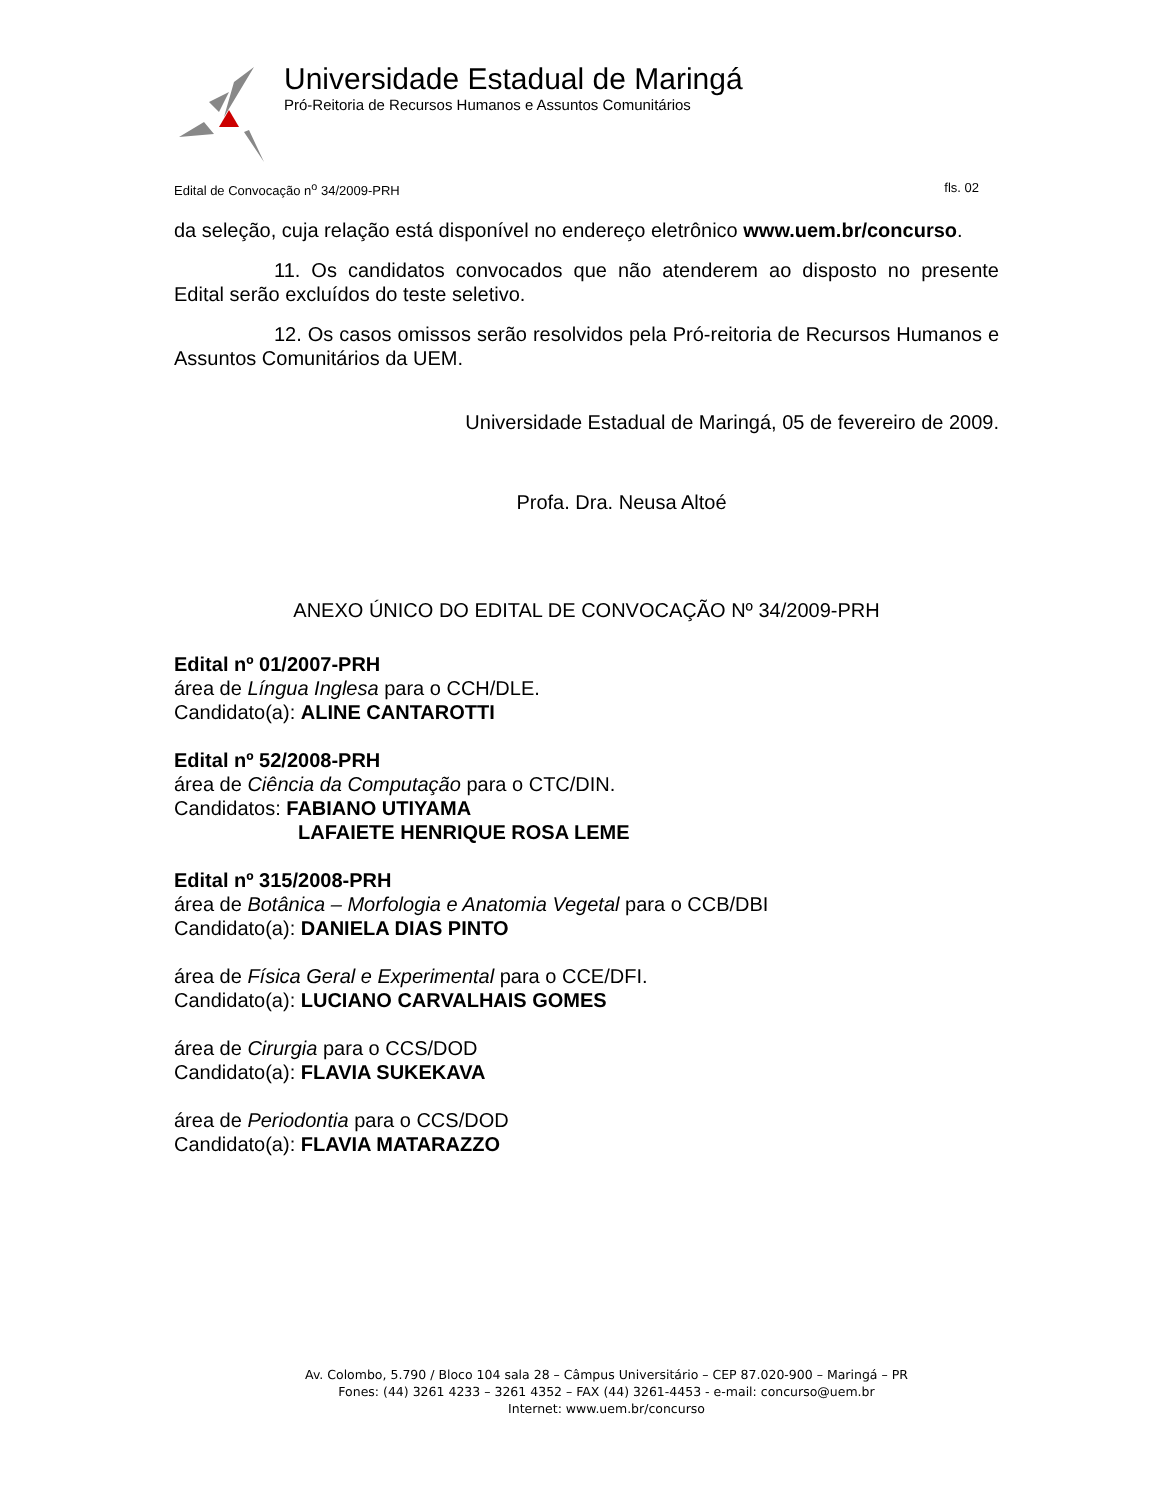Universidade Estadual de Maringá
Pró-Reitoria de Recursos Humanos e Assuntos Comunitários
Edital de Convocação n<sup>o</sup> 34/2009-PRH fls. 02
da seleção, cuja relação está disponível no endereço eletrônico www.uem.br/concurso.
11. Os candidatos convocados que não atenderem ao disposto no presente Edital serão excluídos do teste seletivo.
12. Os casos omissos serão resolvidos pela Pró-reitoria de Recursos Humanos e Assuntos Comunitários da UEM.
Universidade Estadual de Maringá, 05 de fevereiro de 2009.
Profa. Dra. Neusa Altoé
ANEXO ÚNICO DO EDITAL DE CONVOCAÇÃO Nº 34/2009-PRH
Edital nº 01/2007-PRH
área de Língua Inglesa para o CCH/DLE.
Candidato(a): ALINE CANTAROTTI
Edital nº 52/2008-PRH
área de Ciência da Computação para o CTC/DIN.
Candidatos: FABIANO UTIYAMA
LAFAIETE HENRIQUE ROSA LEME
Edital nº 315/2008-PRH
área de Botânica – Morfologia e Anatomia Vegetal para o CCB/DBI
Candidato(a): DANIELA DIAS PINTO
área de Física Geral e Experimental para o CCE/DFI.
Candidato(a): LUCIANO CARVALHAIS GOMES
área de Cirurgia para o CCS/DOD
Candidato(a): FLAVIA SUKEKAVA
área de Periodontia para o CCS/DOD
Candidato(a): FLAVIA MATARAZZO
Av. Colombo, 5.790 / Bloco 104 sala 28 – Câmpus Universitário – CEP 87.020-900 – Maringá – PR
Fones: (44) 3261 4233 – 3261 4352 – FAX (44) 3261-4453 - e-mail: concurso@uem.br
Internet: www.uem.br/concurso